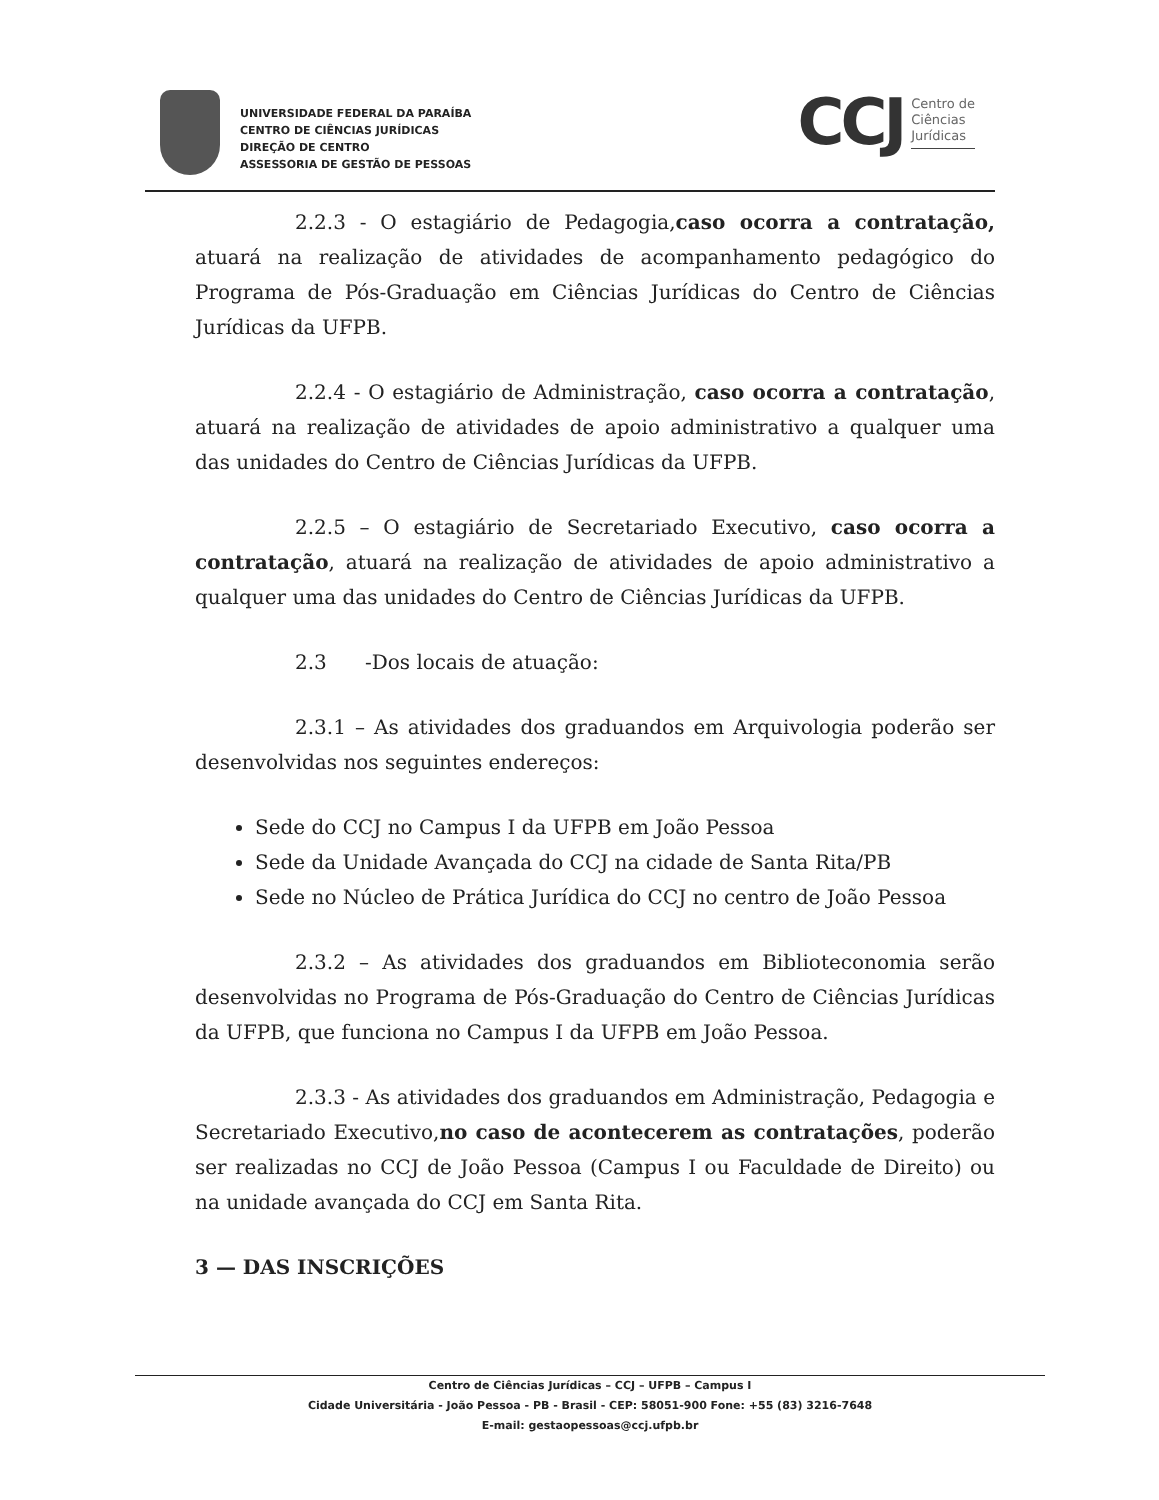UNIVERSIDADE FEDERAL DA PARAÍBA
CENTRO DE CIÊNCIAS JURÍDICAS
DIREÇÃO DE CENTRO
ASSESSORIA DE GESTÃO DE PESSOAS
CCJ Centro de
Ciências
Jurídicas
2.2.3 - O estagiário de Pedagogia,caso ocorra a contratação, atuará na realização de atividades de acompanhamento pedagógico do Programa de Pós-Graduação em Ciências Jurídicas do Centro de Ciências Jurídicas da UFPB.
2.2.4 - O estagiário de Administração, caso ocorra a contratação, atuará na realização de atividades de apoio administrativo a qualquer uma das unidades do Centro de Ciências Jurídicas da UFPB.
2.2.5 – O estagiário de Secretariado Executivo, caso ocorra a contratação, atuará na realização de atividades de apoio administrativo a qualquer uma das unidades do Centro de Ciências Jurídicas da UFPB.
2.3 -Dos locais de atuação:
2.3.1 – As atividades dos graduandos em Arquivologia poderão ser desenvolvidas nos seguintes endereços:
Sede do CCJ no Campus I da UFPB em João Pessoa
Sede da Unidade Avançada do CCJ na cidade de Santa Rita/PB
Sede no Núcleo de Prática Jurídica do CCJ no centro de João Pessoa
2.3.2 – As atividades dos graduandos em Biblioteconomia serão desenvolvidas no Programa de Pós-Graduação do Centro de Ciências Jurídicas da UFPB, que funciona no Campus I da UFPB em João Pessoa.
2.3.3 - As atividades dos graduandos em Administração, Pedagogia e Secretariado Executivo,no caso de acontecerem as contratações, poderão ser realizadas no CCJ de João Pessoa (Campus I ou Faculdade de Direito) ou na unidade avançada do CCJ em Santa Rita.
3 — DAS INSCRIÇÕES
Centro de Ciências Jurídicas – CCJ – UFPB – Campus I
Cidade Universitária - João Pessoa - PB - Brasil - CEP: 58051-900 Fone: +55 (83) 3216-7648
E-mail: gestaopessoas@ccj.ufpb.br